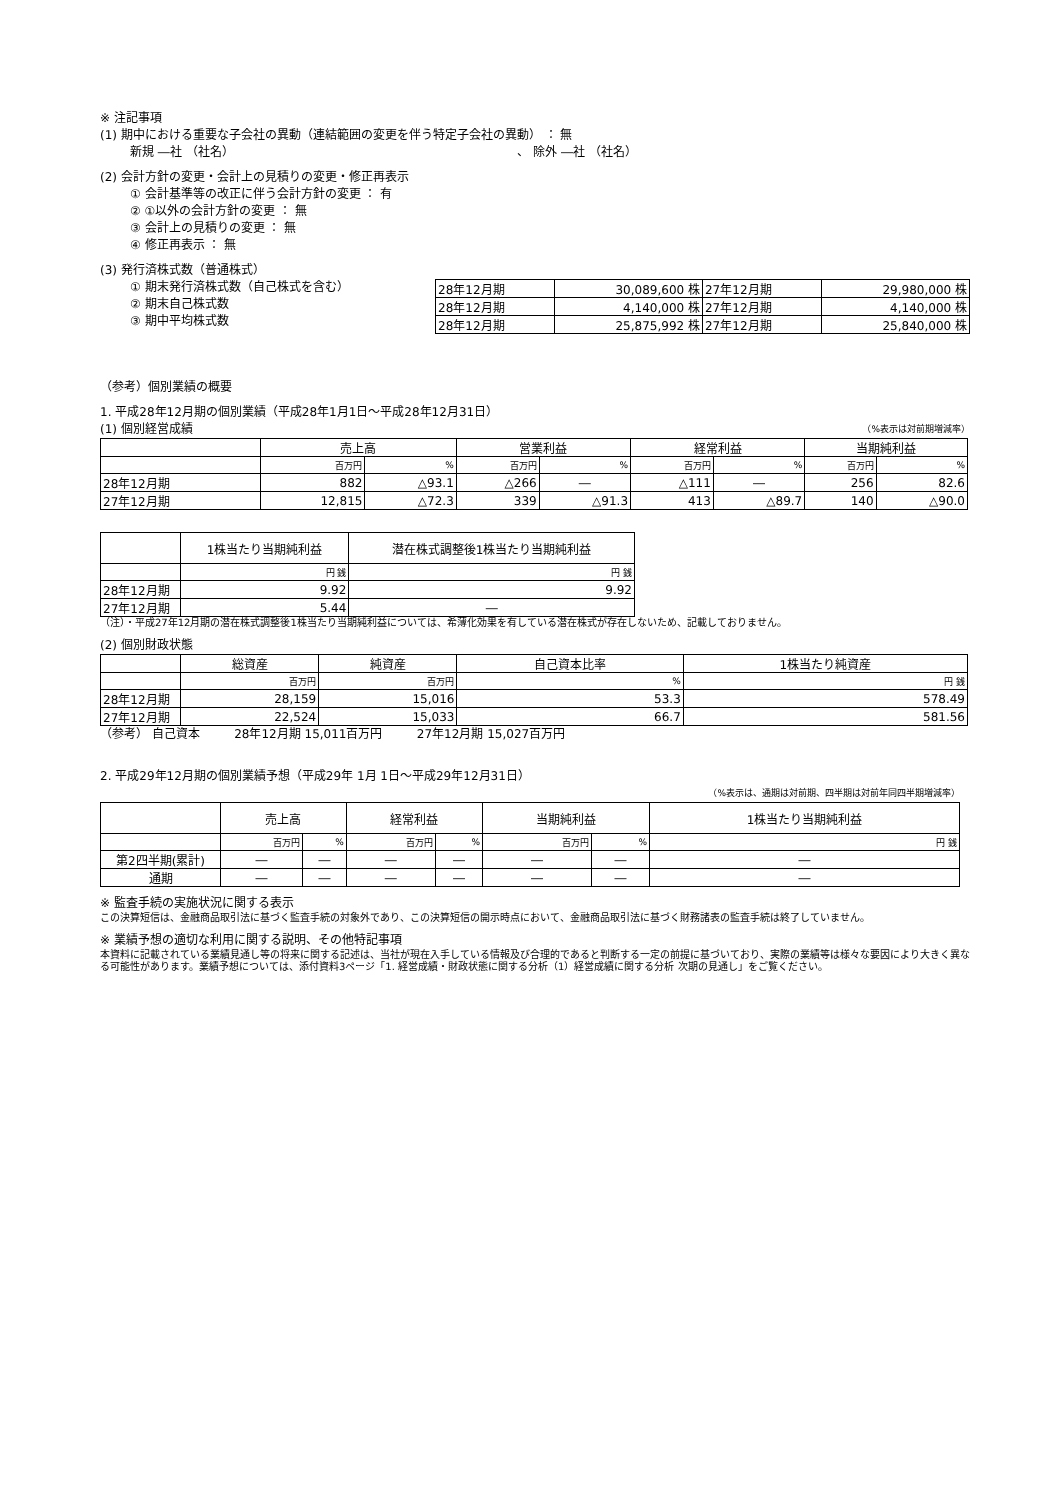※ 注記事項
(1) 期中における重要な子会社の異動（連結範囲の変更を伴う特定子会社の異動） ： 無
新規 ―社 （社名） 、 除外 ―社 （社名）
(2) 会計方針の変更・会計上の見積りの変更・修正再表示
① 会計基準等の改正に伴う会計方針の変更 ： 有
② ①以外の会計方針の変更 ： 無
③ 会計上の見積りの変更 ： 無
④ 修正再表示 ： 無
(3) 発行済株式数（普通株式）
① 期末発行済株式数（自己株式を含む）
② 期末自己株式数
③ 期中平均株式数
| 28年12月期 | 30,089,600 株 | 27年12月期 | 29,980,000 株 |
| 28年12月期 | 4,140,000 株 | 27年12月期 | 4,140,000 株 |
| 28年12月期 | 25,875,992 株 | 27年12月期 | 25,840,000 株 |
（参考）個別業績の概要
1. 平成28年12月期の個別業績（平成28年1月1日～平成28年12月31日）
(1) 個別経営成績 （%表示は対前期増減率）
| | 売上高 | | 営業利益 | | 経常利益 | | 当期純利益 | |
| | 百万円 | % | 百万円 | % | 百万円 | % | 百万円 | % |
| 28年12月期 | 882 | △93.1 | △266 | ― | △111 | ― | 256 | 82.6 |
| 27年12月期 | 12,815 | △72.3 | 339 | △91.3 | 413 | △89.7 | 140 | △90.0 |
| | 1株当たり当期純利益 | 潜在株式調整後1株当たり当期純利益 |
| | 円 銭 | 円 銭 |
| 28年12月期 | 9.92 | 9.92 |
| 27年12月期 | 5.44 | ― |
（注）・平成27年12月期の潜在株式調整後1株当たり当期純利益については、希薄化効果を有している潜在株式が存在しないため、記載しておりません。
(2) 個別財政状態
| | 総資産 | 純資産 | 自己資本比率 | 1株当たり純資産 |
| | 百万円 | 百万円 | % | 円 銭 |
| 28年12月期 | 28,159 | 15,016 | 53.3 | 578.49 |
| 27年12月期 | 22,524 | 15,033 | 66.7 | 581.56 |
（参考） 自己資本 28年12月期 15,011百万円 27年12月期 15,027百万円
2. 平成29年12月期の個別業績予想（平成29年 1月 1日～平成29年12月31日）
（%表示は、通期は対前期、四半期は対前年同四半期増減率）
| | 売上高 | | 経常利益 | | 当期純利益 | | 1株当たり当期純利益 |
| | 百万円 | % | 百万円 | % | 百万円 | % | 円 銭 |
| 第2四半期(累計) | ― | ― | ― | ― | ― | ― | ― |
| 通期 | ― | ― | ― | ― | ― | ― | ― |
※ 監査手続の実施状況に関する表示
この決算短信は、金融商品取引法に基づく監査手続の対象外であり、この決算短信の開示時点において、金融商品取引法に基づく財務諸表の監査手続は終了していません。
※ 業績予想の適切な利用に関する説明、その他特記事項
本資料に記載されている業績見通し等の将来に関する記述は、当社が現在入手している情報及び合理的であると判断する一定の前提に基づいており、実際の業績等は様々な要因により大きく異なる可能性があります。業績予想については、添付資料3ページ「1. 経営成績・財政状態に関する分析（1）経営成績に関する分析 次期の見通し」をご覧ください。